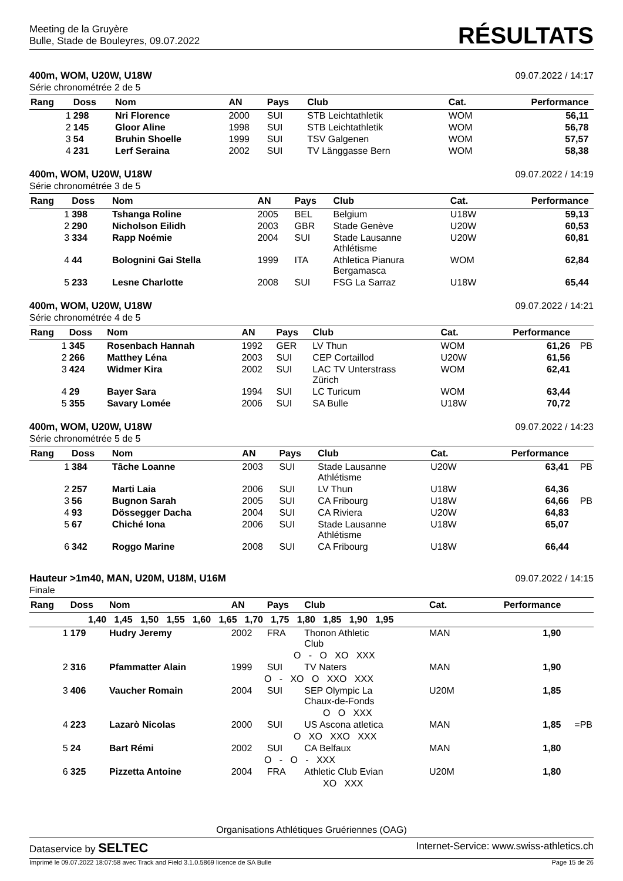Meeting de la Gruyère
Bulle, Stade de Bouleyres, 09.07.2022
RÉSULTATS
400m, WOM, U20W, U18W
Série chronométrée 2 de 5
09.07.2022 / 14:17
| Rang | Doss | Nom | AN | Pays | Club | Cat. | Performance | |
| --- | --- | --- | --- | --- | --- | --- | --- | --- |
| 1 | 298 | Nri Florence | 2000 | SUI | STB Leichtathletik | WOM | 56,11 | |
| 2 | 145 | Gloor Aline | 1998 | SUI | STB Leichtathletik | WOM | 56,78 | |
| 3 | 54 | Bruhin Shoelle | 1999 | SUI | TSV Galgenen | WOM | 57,57 | |
| 4 | 231 | Lerf Seraina | 2002 | SUI | TV Länggasse Bern | WOM | 58,38 | |
400m, WOM, U20W, U18W
Série chronométrée 3 de 5
09.07.2022 / 14:19
| Rang | Doss | Nom | AN | Pays | Club | Cat. | Performance | |
| --- | --- | --- | --- | --- | --- | --- | --- | --- |
| 1 | 398 | Tshanga Roline | 2005 | BEL | Belgium | U18W | 59,13 | |
| 2 | 290 | Nicholson Eilidh | 2003 | GBR | Stade Genève | U20W | 60,53 | |
| 3 | 334 | Rapp Noémie | 2004 | SUI | Stade Lausanne Athlétisme | U20W | 60,81 | |
| 4 | 44 | Bolognini Gai Stella | 1999 | ITA | Athletica Pianura Bergamasca | WOM | 62,84 | |
| 5 | 233 | Lesne Charlotte | 2008 | SUI | FSG La Sarraz | U18W | 65,44 | |
400m, WOM, U20W, U18W
Série chronométrée 4 de 5
09.07.2022 / 14:21
| Rang | Doss | Nom | AN | Pays | Club | Cat. | Performance | |
| --- | --- | --- | --- | --- | --- | --- | --- | --- |
| 1 | 345 | Rosenbach Hannah | 1992 | GER | LV Thun | WOM | 61,26 | PB |
| 2 | 266 | Matthey Léna | 2003 | SUI | CEP Cortaillod | U20W | 61,56 | |
| 3 | 424 | Widmer Kira | 2002 | SUI | LAC TV Unterstrass Zürich | WOM | 62,41 | |
| 4 | 29 | Bayer Sara | 1994 | SUI | LC Turicum | WOM | 63,44 | |
| 5 | 355 | Savary Lomée | 2006 | SUI | SA Bulle | U18W | 70,72 | |
400m, WOM, U20W, U18W
Série chronométrée 5 de 5
09.07.2022 / 14:23
| Rang | Doss | Nom | AN | Pays | Club | Cat. | Performance | |
| --- | --- | --- | --- | --- | --- | --- | --- | --- |
| 1 | 384 | Tâche Loanne | 2003 | SUI | Stade Lausanne Athlétisme | U20W | 63,41 | PB |
| 2 | 257 | Marti Laia | 2006 | SUI | LV Thun | U18W | 64,36 | |
| 3 | 56 | Bugnon Sarah | 2005 | SUI | CA Fribourg | U18W | 64,66 | PB |
| 4 | 93 | Dössegger Dacha | 2004 | SUI | CA Riviera | U20W | 64,83 | |
| 5 | 67 | Chiché Iona | 2006 | SUI | Stade Lausanne Athlétisme | U18W | 65,07 | |
| 6 | 342 | Roggo Marine | 2008 | SUI | CA Fribourg | U18W | 66,44 | |
Hauteur >1m40, MAN, U20M, U18M, U16M
Finale
09.07.2022 / 14:15
| Rang | Doss | Nom | AN | Pays | Club | Cat. | Performance | |
| --- | --- | --- | --- | --- | --- | --- | --- | --- |
| 1,40 1,45 1,50 1,55 1,60 1,65 1,70 1,75 1,80 1,85 1,90 1,95 | | | | | | | | |
| 1 | 179 | Hudry Jeremy | 2002 | FRA | Thonon Athletic Club | MAN | 1,90 | |
| O - O XO XXX | | | | | | | | |
| 2 | 316 | Pfammatter Alain | 1999 | SUI | TV Naters | MAN | 1,90 | |
| O - XO O XXO XXX | | | | | | | | |
| 3 | 406 | Vaucher Romain | 2004 | SUI | SEP Olympic La Chaux-de-Fonds | U20M | 1,85 | |
| O O XXX | | | | | | | | |
| 4 | 223 | Lazarò Nicolas | 2000 | SUI | US Ascona atletica | MAN | 1,85 | =PB |
| O XO XXO XXX | | | | | | | | |
| 5 | 24 | Bart Rémi | 2002 | SUI | CA Belfaux | MAN | 1,80 | |
| O - O - XXX | | | | | | | | |
| 6 | 325 | Pizzetta Antoine | 2004 | FRA | Athletic Club Evian | U20M | 1,80 | |
| XO XXX | | | | | | | | |
Organisations Athlétiques Gruériennes (OAG)
Dataservice by SELTEC
Internet-Service: www.swiss-athletics.ch
Imprimé le 09.07.2022 18:07:58 avec Track and Field 3.1.0.5869 licence de SA Bulle
Page 15 de 26